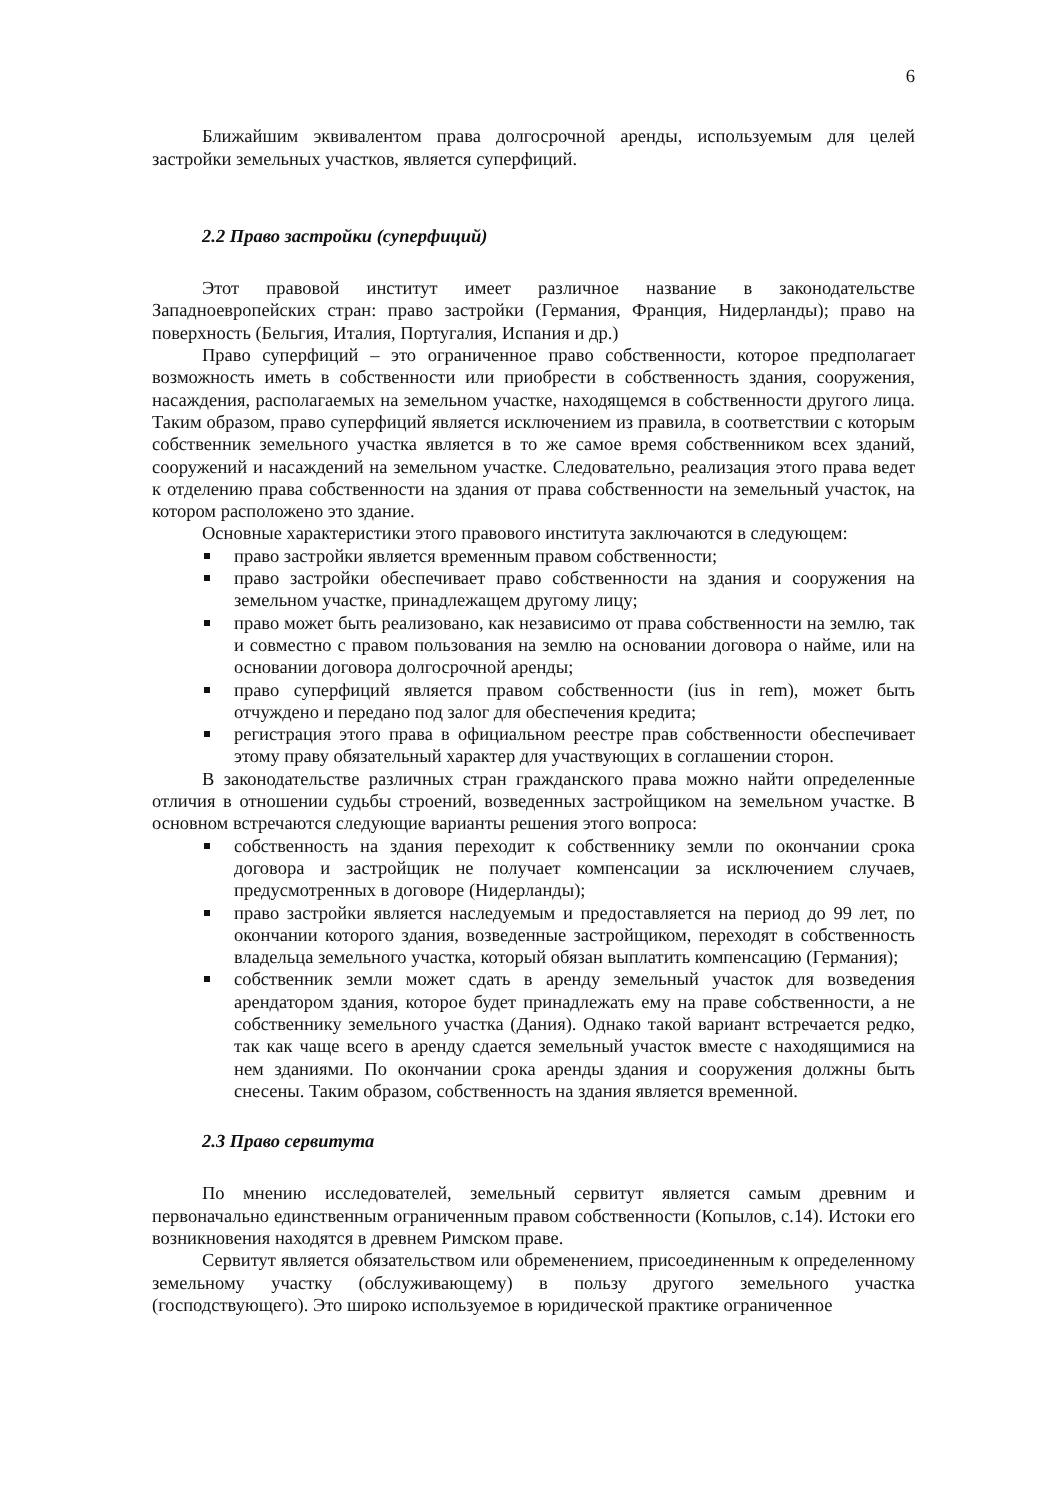6
Ближайшим эквивалентом права долгосрочной аренды, используемым для целей застройки земельных участков, является суперфиций.
2.2 Право застройки (суперфиций)
Этот правовой институт имеет различное название в законодательстве Западноевропейских стран: право застройки (Германия, Франция, Нидерланды); право на поверхность (Бельгия, Италия, Португалия, Испания и др.)
Право суперфиций – это ограниченное право собственности, которое предполагает возможность иметь в собственности или приобрести в собственность здания, сооружения, насаждения, располагаемых на земельном участке, находящемся в собственности другого лица. Таким образом, право суперфиций является исключением из правила, в соответствии с которым собственник земельного участка является в то же самое время собственником всех зданий, сооружений и насаждений на земельном участке. Следовательно, реализация этого права ведет к отделению права собственности на здания от права собственности на земельный участок, на котором расположено это здание.
Основные характеристики этого правового института заключаются в следующем:
право застройки является временным правом собственности;
право застройки обеспечивает право собственности на здания и сооружения на земельном участке, принадлежащем другому лицу;
право может быть реализовано, как независимо от права собственности на землю, так и совместно с правом пользования на землю на основании договора о найме, или на основании договора долгосрочной аренды;
право суперфиций является правом собственности (ius in rem), может быть отчуждено и передано под залог для обеспечения кредита;
регистрация этого права в официальном реестре прав собственности обеспечивает этому праву обязательный характер для участвующих в соглашении сторон.
В законодательстве различных стран гражданского права можно найти определенные отличия в отношении судьбы строений, возведенных застройщиком на земельном участке. В основном встречаются следующие варианты решения этого вопроса:
собственность на здания переходит к собственнику земли по окончании срока договора и застройщик не получает компенсации за исключением случаев, предусмотренных в договоре (Нидерланды);
право застройки является наследуемым и предоставляется на период до 99 лет, по окончании которого здания, возведенные застройщиком, переходят в собственность владельца земельного участка, который обязан выплатить компенсацию (Германия);
собственник земли может сдать в аренду земельный участок для возведения арендатором здания, которое будет принадлежать ему на праве собственности, а не собственнику земельного участка (Дания). Однако такой вариант встречается редко, так как чаще всего в аренду сдается земельный участок вместе с находящимися на нем зданиями. По окончании срока аренды здания и сооружения должны быть снесены. Таким образом, собственность на здания является временной.
2.3 Право сервитута
По мнению исследователей, земельный сервитут является самым древним и первоначально единственным ограниченным правом собственности (Копылов, с.14). Истоки его возникновения находятся в древнем Римском праве.
Сервитут является обязательством или обременением, присоединенным к определенному земельному участку (обслуживающему) в пользу другого земельного участка (господствующего). Это широко используемое в юридической практике ограниченное